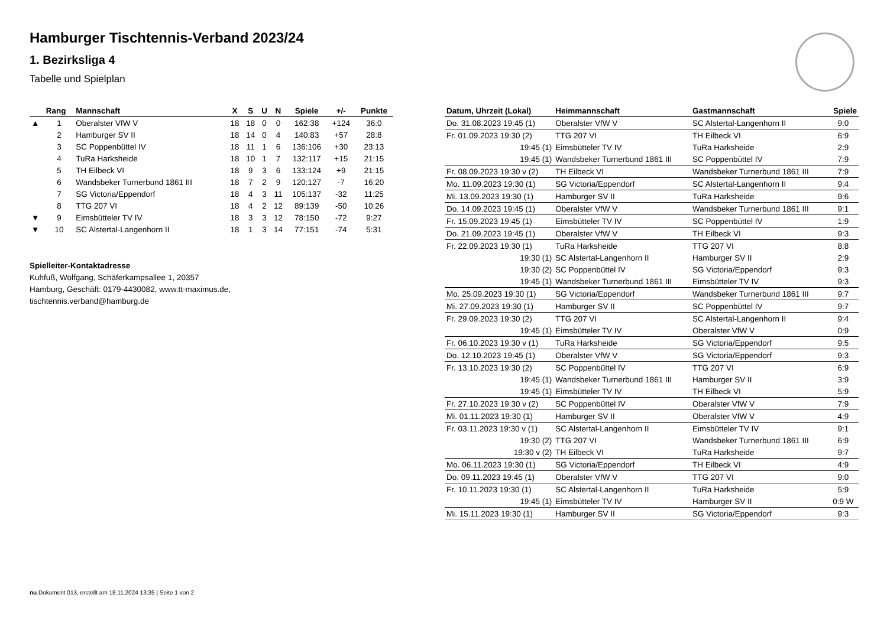Hamburger Tischtennis-Verband 2023/24
1. Bezirksliga 4
Tabelle und Spielplan
| | Rang | Mannschaft | X | S | U | N | Spiele | +/- | Punkte |
| --- | --- | --- | --- | --- | --- | --- | --- | --- | --- |
| ▲ | 1 | Oberalster VfW V | 18 | 18 | 0 | 0 | 162:38 | +124 | 36:0 |
| | 2 | Hamburger SV II | 18 | 14 | 0 | 4 | 140:83 | +57 | 28:8 |
| | 3 | SC Poppenbüttel IV | 18 | 11 | 1 | 6 | 136:106 | +30 | 23:13 |
| | 4 | TuRa Harksheide | 18 | 10 | 1 | 7 | 132:117 | +15 | 21:15 |
| | 5 | TH Eilbeck VI | 18 | 9 | 3 | 6 | 133:124 | +9 | 21:15 |
| | 6 | Wandsbeker Turnerbund 1861 III | 18 | 7 | 2 | 9 | 120:127 | -7 | 16:20 |
| | 7 | SG Victoria/Eppendorf | 18 | 4 | 3 | 11 | 105:137 | -32 | 11:25 |
| | 8 | TTG 207 VI | 18 | 4 | 2 | 12 | 89:139 | -50 | 10:26 |
| ▼ | 9 | Eimsbütteler TV IV | 18 | 3 | 3 | 12 | 78:150 | -72 | 9:27 |
| ▼ | 10 | SC Alstertal-Langenhorn II | 18 | 1 | 3 | 14 | 77:151 | -74 | 5:31 |
Spielleiter-Kontaktadresse
Kuhfuß, Wolfgang, Schäferkampsallee 1, 20357
Hamburg, Geschäft: 0179-4430082, www.tt-maximus.de,
tischtennis.verband@hamburg.de
| Datum, Uhrzeit (Lokal) | Heimmannschaft | Gastmannschaft | Spiele |
| --- | --- | --- | --- |
| Do. 31.08.2023 19:45 (1) | Oberalster VfW V | SC Alstertal-Langenhorn II | 9:0 |
| Fr. 01.09.2023 19:30 (2) | TTG 207 VI | TH Eilbeck VI | 6:9 |
| 19:45 (1) | Eimsbütteler TV IV | TuRa Harksheide | 2:9 |
| 19:45 (1) | Wandsbeker Turnerbund 1861 III | SC Poppenbüttel IV | 7:9 |
| Fr. 08.09.2023 19:30 v (2) | TH Eilbeck VI | Wandsbeker Turnerbund 1861 III | 7:9 |
| Mo. 11.09.2023 19:30 (1) | SG Victoria/Eppendorf | SC Alstertal-Langenhorn II | 9:4 |
| Mi. 13.09.2023 19:30 (1) | Hamburger SV II | TuRa Harksheide | 9:6 |
| Do. 14.09.2023 19:45 (1) | Oberalster VfW V | Wandsbeker Turnerbund 1861 III | 9:1 |
| Fr. 15.09.2023 19:45 (1) | Eimsbütteler TV IV | SC Poppenbüttel IV | 1:9 |
| Do. 21.09.2023 19:45 (1) | Oberalster VfW V | TH Eilbeck VI | 9:3 |
| Fr. 22.09.2023 19:30 (1) | TuRa Harksheide | TTG 207 VI | 8:8 |
| 19:30 (1) | SC Alstertal-Langenhorn II | Hamburger SV II | 2:9 |
| 19:30 (2) | SC Poppenbüttel IV | SG Victoria/Eppendorf | 9:3 |
| 19:45 (1) | Wandsbeker Turnerbund 1861 III | Eimsbütteler TV IV | 9:3 |
| Mo. 25.09.2023 19:30 (1) | SG Victoria/Eppendorf | Wandsbeker Turnerbund 1861 III | 9:7 |
| Mi. 27.09.2023 19:30 (1) | Hamburger SV II | SC Poppenbüttel IV | 9:7 |
| Fr. 29.09.2023 19:30 (2) | TTG 207 VI | SC Alstertal-Langenhorn II | 9:4 |
| 19:45 (1) | Eimsbütteler TV IV | Oberalster VfW V | 0:9 |
| Fr. 06.10.2023 19:30 v (1) | TuRa Harksheide | SG Victoria/Eppendorf | 9:5 |
| Do. 12.10.2023 19:45 (1) | Oberalster VfW V | SG Victoria/Eppendorf | 9:3 |
| Fr. 13.10.2023 19:30 (2) | SC Poppenbüttel IV | TTG 207 VI | 6:9 |
| 19:45 (1) | Wandsbeker Turnerbund 1861 III | Hamburger SV II | 3:9 |
| 19:45 (1) | Eimsbütteler TV IV | TH Eilbeck VI | 5:9 |
| Fr. 27.10.2023 19:30 v (2) | SC Poppenbüttel IV | Oberalster VfW V | 7:9 |
| Mi. 01.11.2023 19:30 (1) | Hamburger SV II | Oberalster VfW V | 4:9 |
| Fr. 03.11.2023 19:30 v (1) | SC Alstertal-Langenhorn II | Eimsbütteler TV IV | 9:1 |
| 19:30 (2) | TTG 207 VI | Wandsbeker Turnerbund 1861 III | 6:9 |
| 19:30 v (2) | TH Eilbeck VI | TuRa Harksheide | 9:7 |
| Mo. 06.11.2023 19:30 (1) | SG Victoria/Eppendorf | TH Eilbeck VI | 4:9 |
| Do. 09.11.2023 19:45 (1) | Oberalster VfW V | TTG 207 VI | 9:0 |
| Fr. 10.11.2023 19:30 (1) | SC Alstertal-Langenhorn II | TuRa Harksheide | 5:9 |
| 19:45 (1) | Eimsbütteler TV IV | Hamburger SV II | 0:9 W |
| Mi. 15.11.2023 19:30 (1) | Hamburger SV II | SG Victoria/Eppendorf | 9:3 |
nu.Dokument 013, erstellt am 18.11.2024 13:35 | Seite 1 von 2